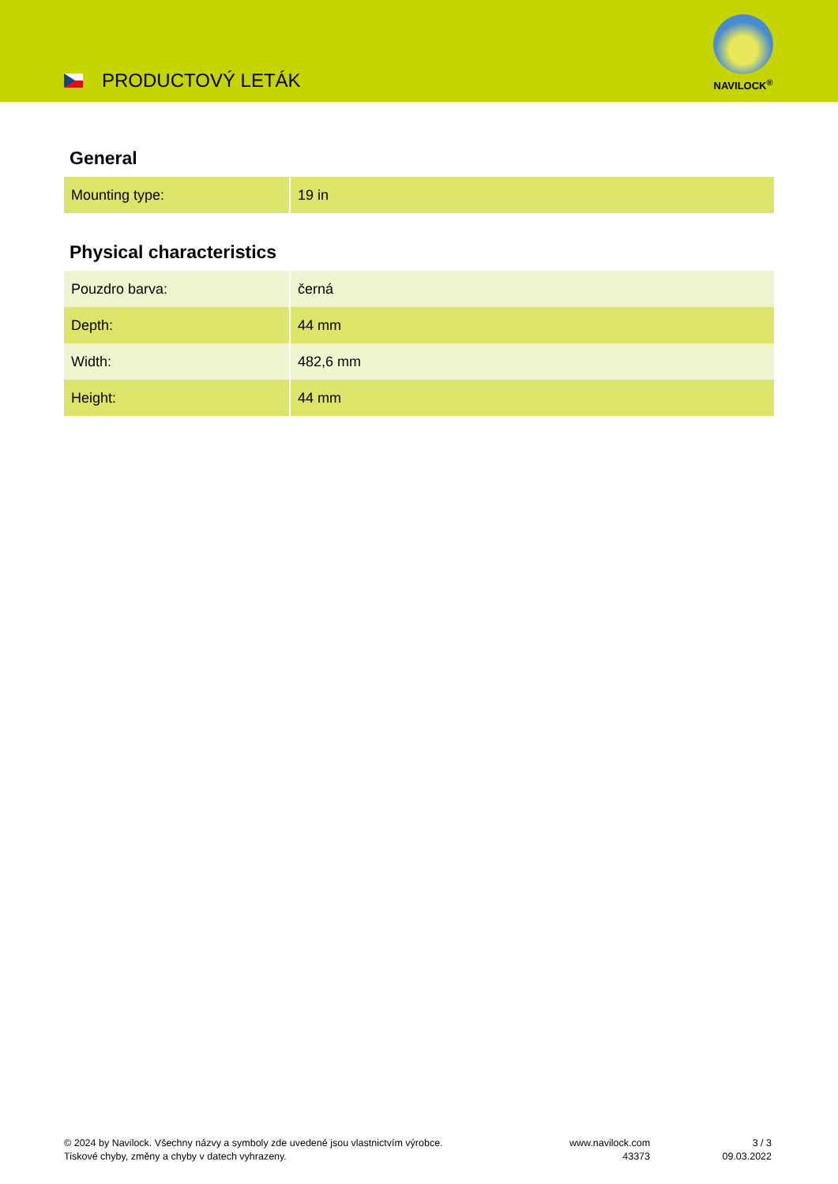PRODUCTOVÝ LETÁK
NAVILOCK<sup>®</sup>
General
| Mounting type: | 19 in |
Physical characteristics
| Pouzdro barva: | černá |
| Depth: | 44 mm |
| Width: | 482,6 mm |
| Height: | 44 mm |
© 2024 by Navilock. Všechny názvy a symboly zde uvedené jsou vlastnictvím výrobce.
Tiskové chyby, změny a chyby v datech vyhrazeny.
www.navilock.com
43373
3 / 3
09.03.2022